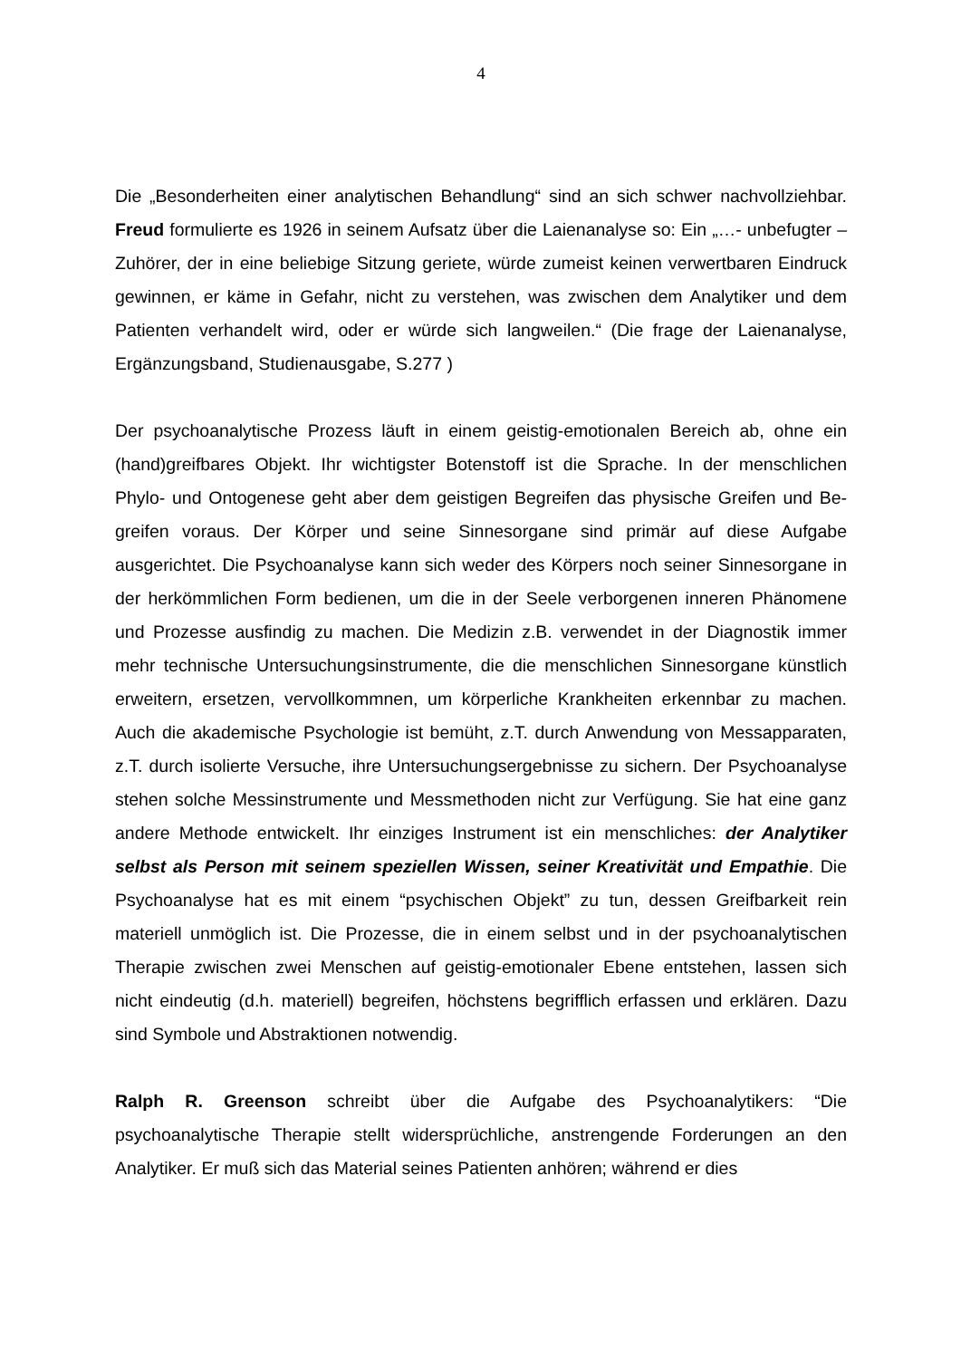4
Die „Besonderheiten einer analytischen Behandlung“ sind an sich schwer nachvollziehbar. Freud formulierte es 1926 in seinem Aufsatz über die Laienanalyse so: Ein „…- unbefugter – Zuhörer, der in eine beliebige Sitzung geriete, würde zumeist keinen verwertbaren Eindruck gewinnen, er käme in Gefahr, nicht zu verstehen, was zwischen dem Analytiker und dem Patienten verhandelt wird, oder er würde sich langweilen.“ (Die frage der Laienanalyse, Ergänzungsband, Studienausgabe, S.277 )
Der psychoanalytische Prozess läuft in einem geistig-emotionalen Bereich ab, ohne ein (hand)greifbares Objekt. Ihr wichtigster Botenstoff ist die Sprache. In der menschlichen Phylo- und Ontogenese geht aber dem geistigen Begreifen das physische Greifen und Be-greifen voraus. Der Körper und seine Sinnesorgane sind primär auf diese Aufgabe ausgerichtet. Die Psychoanalyse kann sich weder des Körpers noch seiner Sinnesorgane in der herkömmlichen Form bedienen, um die in der Seele verborgenen inneren Phänomene und Prozesse ausfindig zu machen. Die Medizin z.B. verwendet in der Diagnostik immer mehr technische Untersuchungsinstrumente, die die menschlichen Sinnesorgane künstlich erweitern, ersetzen, vervollkommnen, um körperliche Krankheiten erkennbar zu machen. Auch die akademische Psychologie ist bemüht, z.T. durch Anwendung von Messapparaten, z.T. durch isolierte Versuche, ihre Untersuchungsergebnisse zu sichern. Der Psychoanalyse stehen solche Messinstrumente und Messmethoden nicht zur Verfügung. Sie hat eine ganz andere Methode entwickelt. Ihr einziges Instrument ist ein menschliches: der Analytiker selbst als Person mit seinem speziellen Wissen, seiner Kreativität und Empathie. Die Psychoanalyse hat es mit einem “psychischen Objekt” zu tun, dessen Greifbarkeit rein materiell unmöglich ist. Die Prozesse, die in einem selbst und in der psychoanalytischen Therapie zwischen zwei Menschen auf geistig-emotionaler Ebene entstehen, lassen sich nicht eindeutig (d.h. materiell) begreifen, höchstens begrifflich erfassen und erklären. Dazu sind Symbole und Abstraktionen notwendig.
Ralph R. Greenson schreibt über die Aufgabe des Psychoanalytikers: “Die psychoanalytische Therapie stellt widersprüchliche, anstrengende Forderungen an den Analytiker. Er muß sich das Material seines Patienten anhören; während er dies